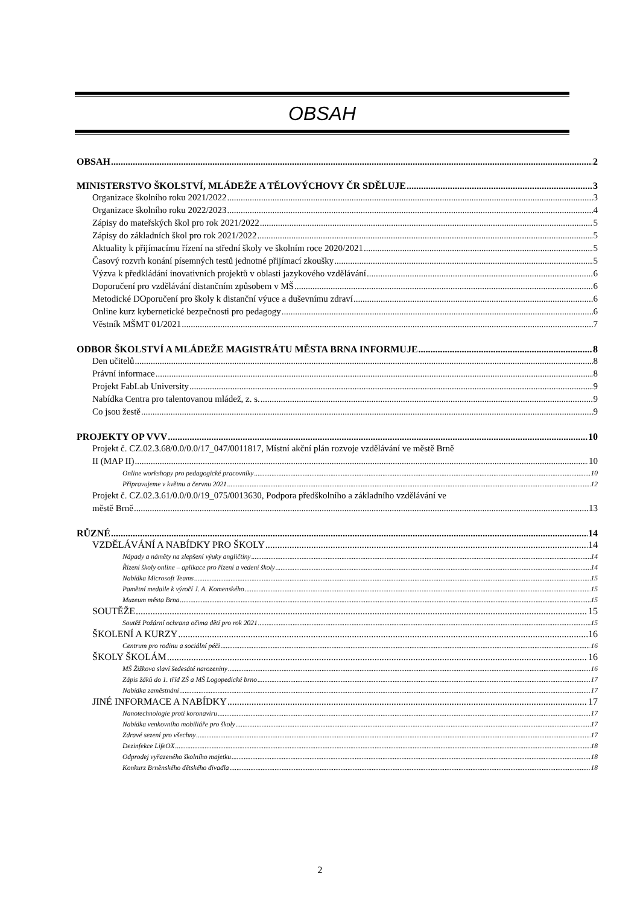OBSAH
OBSAH 2
MINISTERSTVO ŠKOLSTVÍ, MLÁDEŽE A TĚLOVÝCHOVY ČR SDĚLUJE 3
Organizace školního roku 2021/2022 3
Organizace školního roku 2022/2023 4
Zápisy do mateřských škol pro rok 2021/2022 5
Zápisy do základních škol pro rok 2021/2022 5
Aktuality k přijímacímu řízení na střední školy ve školním roce 2020/2021 5
Časový rozvrh konání písemných testů jednotné přijímací zkoušky 5
Výzva k předkládání inovativních projektů v oblasti jazykového vzdělávání 6
Doporučení pro vzdělávání distančním způsobem v MŠ 6
Metodické DOporučení pro školy k distanční výuce a duševnímu zdraví 6
Online kurz kybernetické bezpečnosti pro pedagogy 6
Věstník MŠMT 01/2021 7
ODBOR ŠKOLSTVÍ A MLÁDEŽE MAGISTRÁTU MĚSTA BRNA INFORMUJE 8
Den učitelů 8
Právní informace 8
Projekt FabLab University 9
Nabídka Centra pro talentovanou mládež, z. s. 9
Co jsou žestě 9
PROJEKTY OP VVV 10
Projekt č. CZ.02.3.68/0.0/0.0/17_047/0011817, Místní akční plán rozvoje vzdělávání ve městě Brně
II (MAP II) 10
Online workshopy pro pedagogické pracovníky 10
Připravujeme v květnu a červnu 2021 12
Projekt č. CZ.02.3.61/0.0/0.0/19_075/0013630, Podpora předškolního a základního vzdělávání ve
městě Brně 13
RŮZNÉ 14
VZDĚLÁVÁNÍ A NABÍDKY PRO ŠKOLY 14
Nápady a náměty na zlepšení výuky angličtiny 14
Řízení školy online – aplikace pro řízení a vedení školy 14
Nabídka Microsoft Teams 15
Pamětní medaile k výročí J. A. Komenského 15
Muzeum města Brna 15
SOUTĚŽE 15
Soutěž Požární ochrana očima dětí pro rok 2021 15
ŠKOLENÍ A KURZY 16
Centrum pro rodinu a sociální péči 16
ŠKOLY ŠKOLÁM 16
MŠ Žižkova slaví šedesáté narozeniny 16
Zápis žáků do 1. tříd ZŠ a MŠ Logopedické brno 17
Nabídka zaměstnání 17
JINÉ INFORMACE A NABÍDKY 17
Nanotechnologie proti koronaviru 17
Nabídka venkovního mobiliáře pro školy 17
Zdravé sezení pro všechny 17
Dezinfekce LifeOX 18
Odprodej vyřazeného školního majetku 18
Konkurz Brněnského dětského divadla 18
2